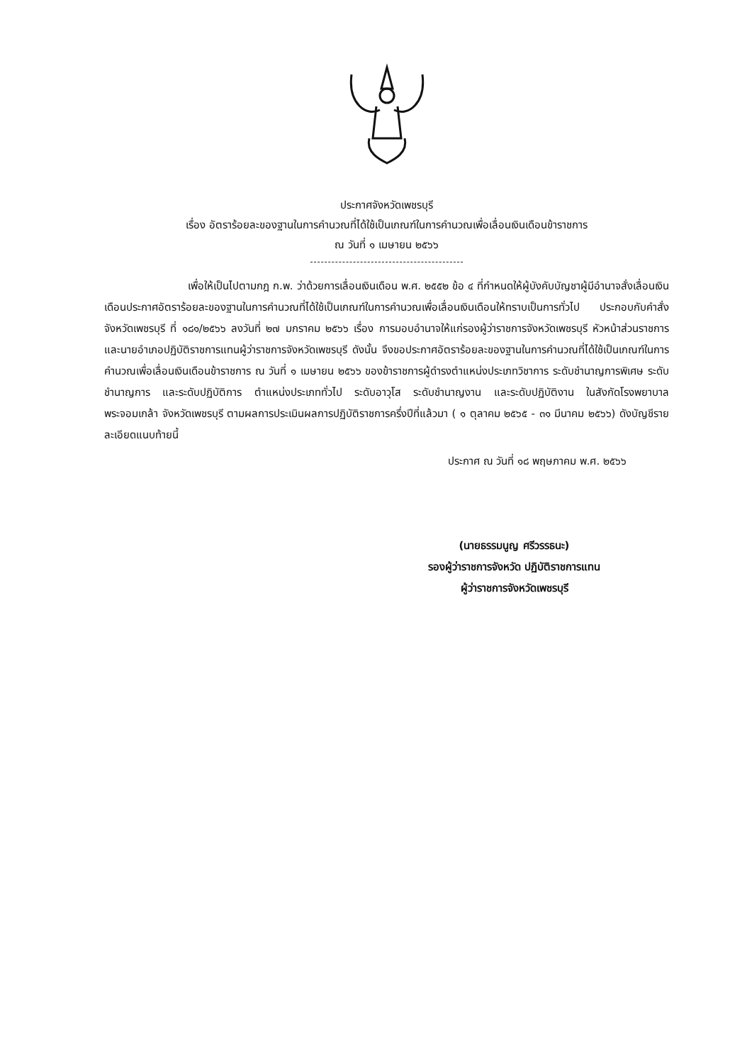ประกาศจังหวัดเพชรบุรี
เรื่อง อัตราร้อยละของฐานในการคำนวณที่ได้ใช้เป็นเกณฑ์ในการคำนวณเพื่อเลื่อนเงินเดือนข้าราชการ
ณ วันที่ ๑ เมษายน ๒๕๖๖
เพื่อให้เป็นไปตามกฎ ก.พ. ว่าด้วยการเลื่อนเงินเดือน พ.ศ. ๒๕๕๒ ข้อ ๔ ที่กำหนดให้ผู้บังคับบัญชาผู้มีอำนาจสั่งเลื่อนเงินเดือนประกาศอัตราร้อยละของฐานในการคำนวณที่ได้ใช้เป็นเกณฑ์ในการคำนวณเพื่อเลื่อนเงินเดือนให้ทราบเป็นการทั่วไป ประกอบกับคำสั่งจังหวัดเพชรบุรี ที่ ๑๘๑/๒๕๖๖ ลงวันที่ ๒๗ มกราคม ๒๕๖๖ เรื่อง การมอบอำนาจให้แก่รองผู้ว่าราชการจังหวัดเพชรบุรี หัวหน้าส่วนราชการ และนายอำเภอปฏิบัติราชการแทนผู้ว่าราชการจังหวัดเพชรบุรี ดังนั้น จึงขอประกาศอัตราร้อยละของฐานในการคำนวณที่ได้ใช้เป็นเกณฑ์ในการคำนวณเพื่อเลื่อนเงินเดือนข้าราชการ ณ วันที่ ๑ เมษายน ๒๕๖๖ ของข้าราชการผู้ดำรงตำแหน่งประเภทวิชาการ ระดับชำนาญการพิเศษ ระดับชำนาญการ และระดับปฏิบัติการ ตำแหน่งประเภททั่วไป ระดับอาวุโส ระดับชำนาญงาน และระดับปฏิบัติงาน ในสังกัดโรงพยาบาลพระจอมเกล้า จังหวัดเพชรบุรี ตามผลการประเมินผลการปฏิบัติราชการครึ่งปีที่แล้วมา ( ๑ ตุลาคม ๒๕๖๕ - ๓๑ มีนาคม ๒๕๖๖) ดังบัญชีรายละเอียดแนบท้ายนี้
ประกาศ ณ วันที่ ๑๘ พฤษภาคม พ.ศ. ๒๕๖๖
(นายธรรมนูญ ศรีวรรธนะ)
รองผู้ว่าราชการจังหวัด ปฏิบัติราชการแทน
ผู้ว่าราชการจังหวัดเพชรบุรี